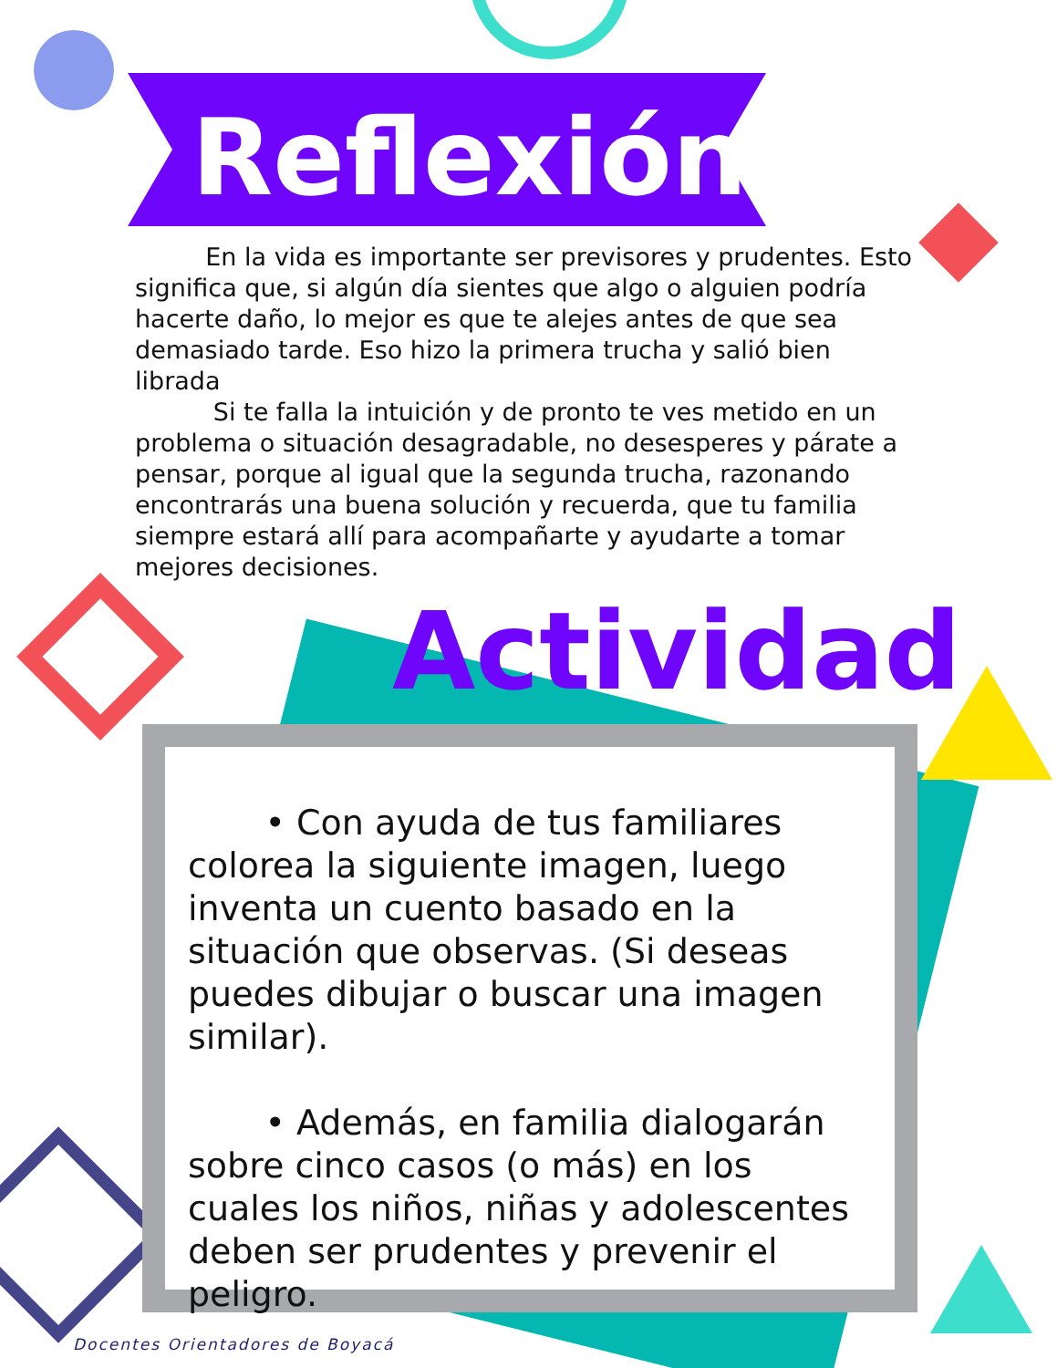Reflexión
En la vida es importante ser previsores y prudentes. Esto significa que, si algún día sientes que algo o alguien podría hacerte daño, lo mejor es que te alejes antes de que sea demasiado tarde. Eso hizo la primera trucha y salió bien librada
Si te falla la intuición y de pronto te ves metido en un problema o situación desagradable, no desesperes y párate a pensar, porque al igual que la segunda trucha, razonando encontrarás una buena solución y recuerda, que tu familia siempre estará allí para acompañarte y ayudarte a tomar mejores decisiones.
Actividad
• Con ayuda de tus familiares colorea la siguiente imagen, luego inventa un cuento basado en la situación que observas. (Si deseas puedes dibujar o buscar una imagen similar).
• Además, en familia dialogarán sobre cinco casos (o más) en los cuales los niños, niñas y adolescentes deben ser prudentes y prevenir el peligro.
Docentes Orientadores de Boyacá